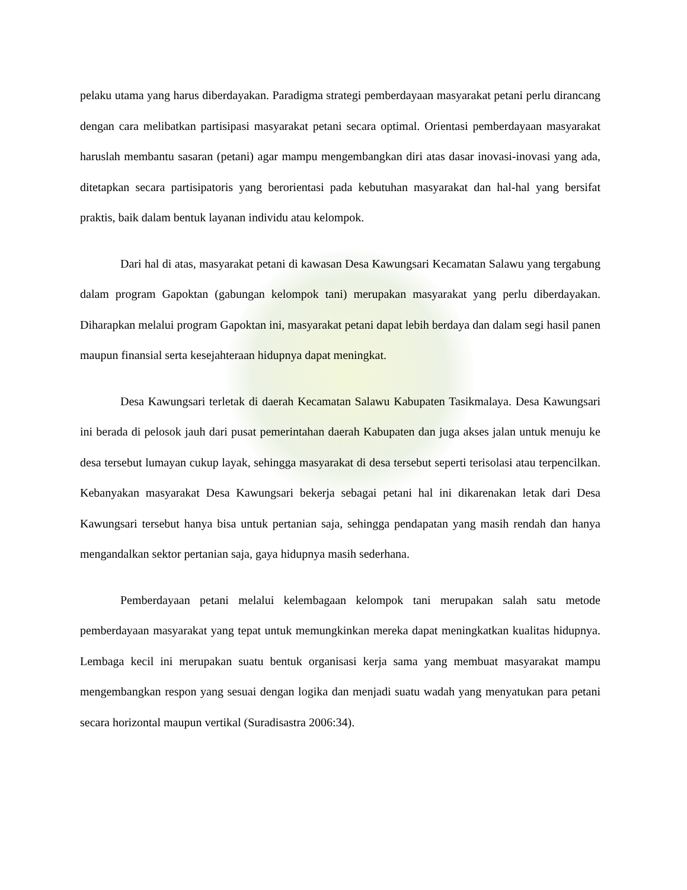pelaku utama yang harus diberdayakan. Paradigma strategi pemberdayaan masyarakat petani perlu dirancang dengan cara melibatkan partisipasi masyarakat petani secara optimal. Orientasi pemberdayaan masyarakat haruslah membantu sasaran (petani) agar mampu mengembangkan diri atas dasar inovasi-inovasi yang ada, ditetapkan secara partisipatoris yang berorientasi pada kebutuhan masyarakat dan hal-hal yang bersifat praktis, baik dalam bentuk layanan individu atau kelompok.
Dari hal di atas, masyarakat petani di kawasan Desa Kawungsari Kecamatan Salawu yang tergabung dalam program Gapoktan (gabungan kelompok tani) merupakan masyarakat yang perlu diberdayakan. Diharapkan melalui program Gapoktan ini, masyarakat petani dapat lebih berdaya dan dalam segi hasil panen maupun finansial serta kesejahteraan hidupnya dapat meningkat.
Desa Kawungsari terletak di daerah Kecamatan Salawu Kabupaten Tasikmalaya. Desa Kawungsari ini berada di pelosok jauh dari pusat pemerintahan daerah Kabupaten dan juga akses jalan untuk menuju ke desa tersebut lumayan cukup layak, sehingga masyarakat di desa tersebut seperti terisolasi atau terpencilkan. Kebanyakan masyarakat Desa Kawungsari bekerja sebagai petani hal ini dikarenakan letak dari Desa Kawungsari tersebut hanya bisa untuk pertanian saja, sehingga pendapatan yang masih rendah dan hanya mengandalkan sektor pertanian saja, gaya hidupnya masih sederhana.
Pemberdayaan petani melalui kelembagaan kelompok tani merupakan salah satu metode pemberdayaan masyarakat yang tepat untuk memungkinkan mereka dapat meningkatkan kualitas hidupnya. Lembaga kecil ini merupakan suatu bentuk organisasi kerja sama yang membuat masyarakat mampu mengembangkan respon yang sesuai dengan logika dan menjadi suatu wadah yang menyatukan para petani secara horizontal maupun vertikal (Suradisastra 2006:34).